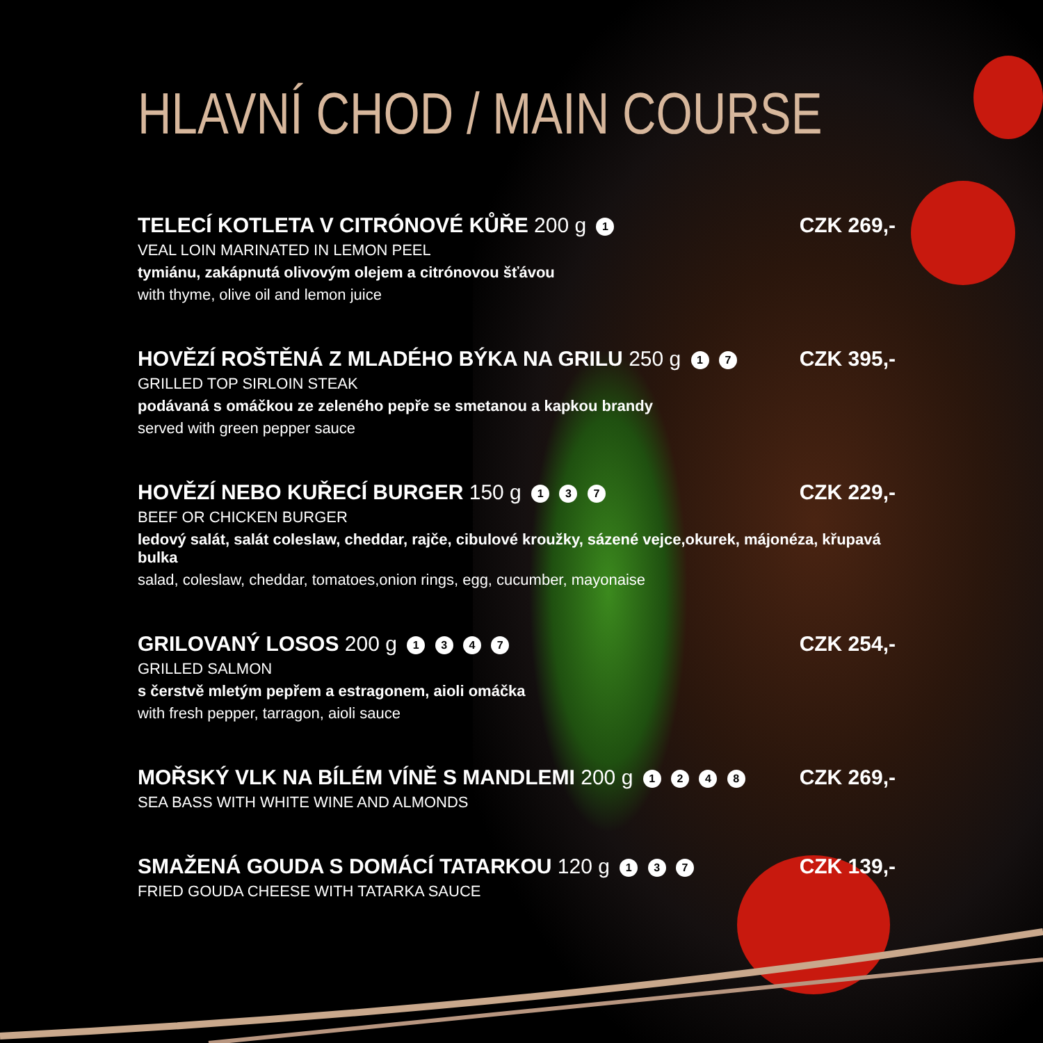HLAVNÍ CHOD / MAIN COURSE
TELECÍ KOTLETA V CITRÓNOVÉ KŮŘE 200 g 1
CZK 269,-
VEAL LOIN MARINATED IN LEMON PEEL
tymiánu, zakápnutá olivovým olejem a citrónovou šťávou
with thyme, olive oil and lemon juice
HOVĚZÍ ROŠTĚNÁ Z MLADÉHO BÝKA NA GRILU 250 g 1 7
CZK 395,-
GRILLED TOP SIRLOIN STEAK
podávaná s omáčkou ze zeleného pepře se smetanou a kapkou brandy
served with green pepper sauce
HOVĚZÍ NEBO KUŘECÍ BURGER 150 g 1 3 7
CZK 229,-
BEEF OR CHICKEN BURGER
ledový salát, salát coleslaw, cheddar, rajče, cibulové kroužky, sázené vejce,okurek, májonéza, křupavá bulka
salad, coleslaw, cheddar, tomatoes,onion rings, egg, cucumber, mayonaise
GRILOVANÝ LOSOS 200 g 1 3 4 7
CZK 254,-
GRILLED SALMON
s čerstvě mletým pepřem a estragonem, aioli omáčka
with fresh pepper, tarragon, aioli sauce
MOŘSKÝ VLK NA BÍLÉM VÍNĚ S MANDLEMI 200 g 1 2 4 8
CZK 269,-
SEA BASS WITH WHITE WINE AND ALMONDS
SMAŽENÁ GOUDA S DOMÁCÍ TATARKOU 120 g 1 3 7
CZK 139,-
FRIED GOUDA CHEESE WITH TATARKA SAUCE